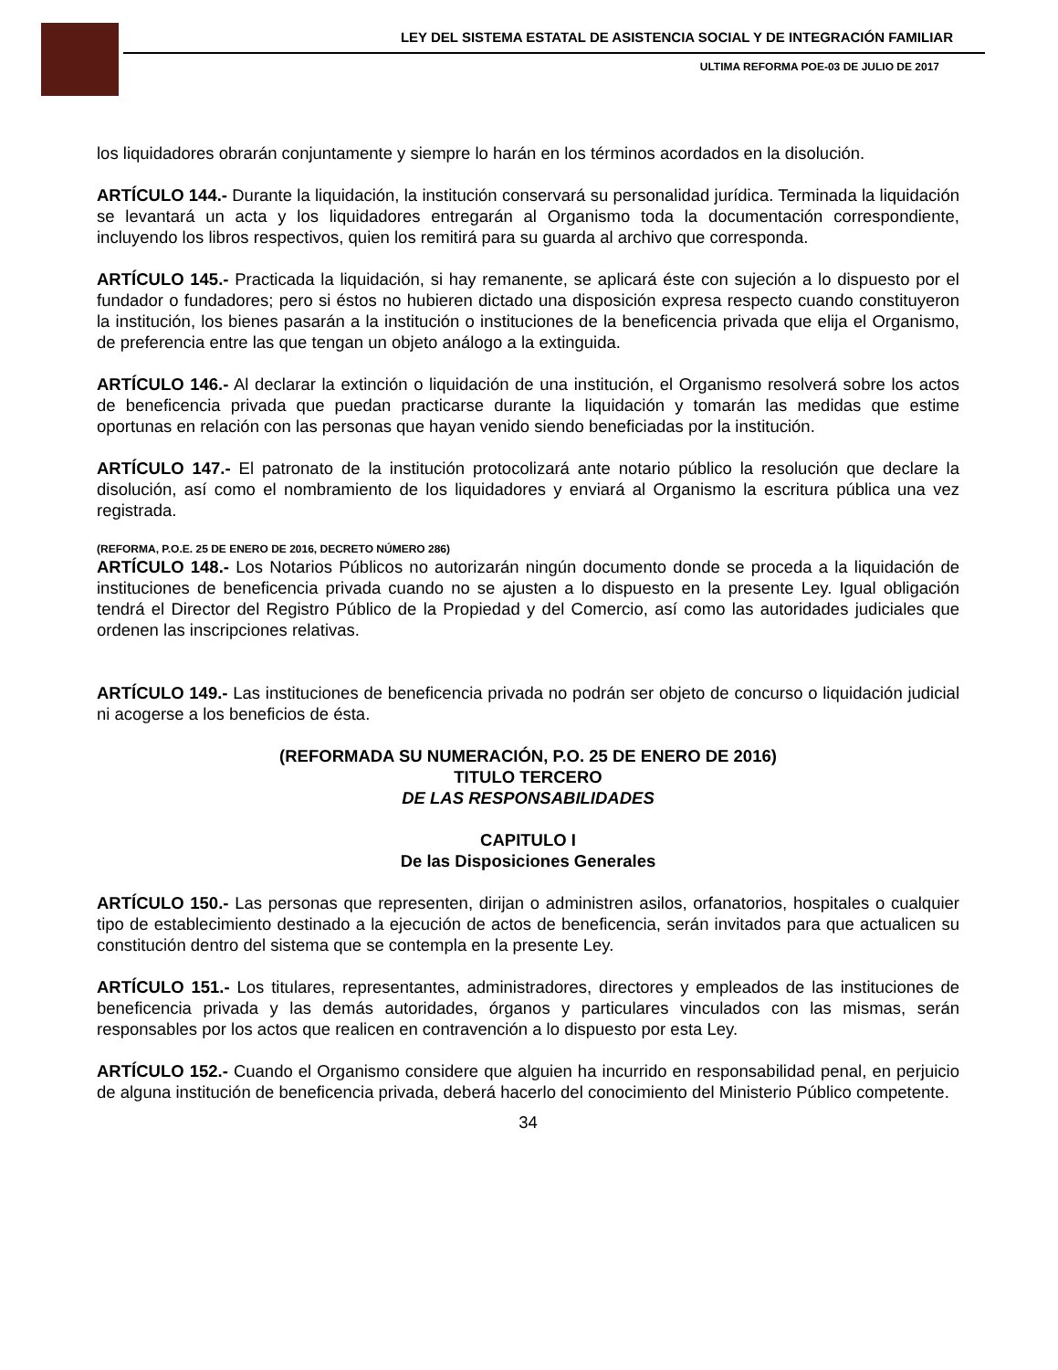LEY DEL SISTEMA ESTATAL DE ASISTENCIA SOCIAL Y DE INTEGRACIÓN FAMILIAR
ULTIMA REFORMA POE-03 DE JULIO DE 2017
los liquidadores obrarán conjuntamente y siempre lo harán en los términos acordados en la disolución.
ARTÍCULO 144.- Durante la liquidación, la institución conservará su personalidad jurídica. Terminada la liquidación se levantará un acta y los liquidadores entregarán al Organismo toda la documentación correspondiente, incluyendo los libros respectivos, quien los remitirá para su guarda al archivo que corresponda.
ARTÍCULO 145.- Practicada la liquidación, si hay remanente, se aplicará éste con sujeción a lo dispuesto por el fundador o fundadores; pero si éstos no hubieren dictado una disposición expresa respecto cuando constituyeron la institución, los bienes pasarán a la institución o instituciones de la beneficencia privada que elija el Organismo, de preferencia entre las que tengan un objeto análogo a la extinguida.
ARTÍCULO 146.- Al declarar la extinción o liquidación de una institución, el Organismo resolverá sobre los actos de beneficencia privada que puedan practicarse durante la liquidación y tomarán las medidas que estime oportunas en relación con las personas que hayan venido siendo beneficiadas por la institución.
ARTÍCULO 147.- El patronato de la institución protocolizará ante notario público la resolución que declare la disolución, así como el nombramiento de los liquidadores y enviará al Organismo la escritura pública una vez registrada.
(REFORMA, P.O.E. 25 DE ENERO DE 2016, DECRETO NÚMERO 286)
ARTÍCULO 148.- Los Notarios Públicos no autorizarán ningún documento donde se proceda a la liquidación de instituciones de beneficencia privada cuando no se ajusten a lo dispuesto en la presente Ley. Igual obligación tendrá el Director del Registro Público de la Propiedad y del Comercio, así como las autoridades judiciales que ordenen las inscripciones relativas.
ARTÍCULO 149.- Las instituciones de beneficencia privada no podrán ser objeto de concurso o liquidación judicial ni acogerse a los beneficios de ésta.
(REFORMADA SU NUMERACIÓN, P.O. 25 DE ENERO DE 2016)
TITULO TERCERO
DE LAS RESPONSABILIDADES
CAPITULO I
De las Disposiciones Generales
ARTÍCULO 150.- Las personas que representen, dirijan o administren asilos, orfanatorios, hospitales o cualquier tipo de establecimiento destinado a la ejecución de actos de beneficencia, serán invitados para que actualicen su constitución dentro del sistema que se contempla en la presente Ley.
ARTÍCULO 151.- Los titulares, representantes, administradores, directores y empleados de las instituciones de beneficencia privada y las demás autoridades, órganos y particulares vinculados con las mismas, serán responsables por los actos que realicen en contravención a lo dispuesto por esta Ley.
ARTÍCULO 152.- Cuando el Organismo considere que alguien ha incurrido en responsabilidad penal, en perjuicio de alguna institución de beneficencia privada, deberá hacerlo del conocimiento del Ministerio Público competente.
34